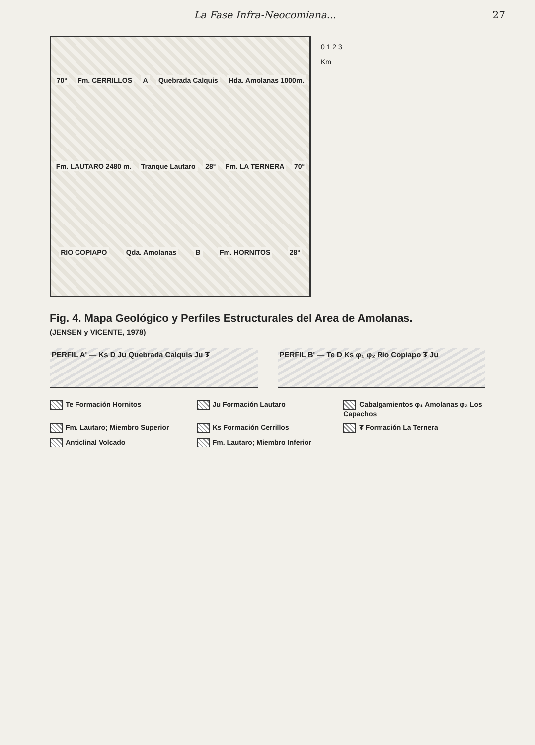La Fase Infra-Neocomiana... 27
70° Fm. CERRILLOS A Quebrada Calquis Hda. Amolanas 1000m. Fm. LAUTARO 2480 m. Tranque Lautaro 28° Fm. LA TERNERA 70° RIO COPIAPO Qda. Amolanas B Fm. HORNITOS 28°
0 1 2 3
Km
Fig. 4. Mapa Geológico y Perfiles Estructurales del Area de Amolanas.
(JENSEN y VICENTE, 1978)
PERFIL A' — Ks D Ju Quebrada Calquis Ju ₮
PERFIL B' — Te D Ks φ₁ φ₂ Rio Copiapo ₮ Ju
Te Formación Hornitos
Ju Formación Lautaro
Cabalgamientos φ₁ Amolanas φ₂ Los Capachos
Fm. Lautaro; Miembro Superior
Ks Formación Cerrillos
₮ Formación La Ternera
Anticlinal Volcado
Fm. Lautaro; Miembro Inferior